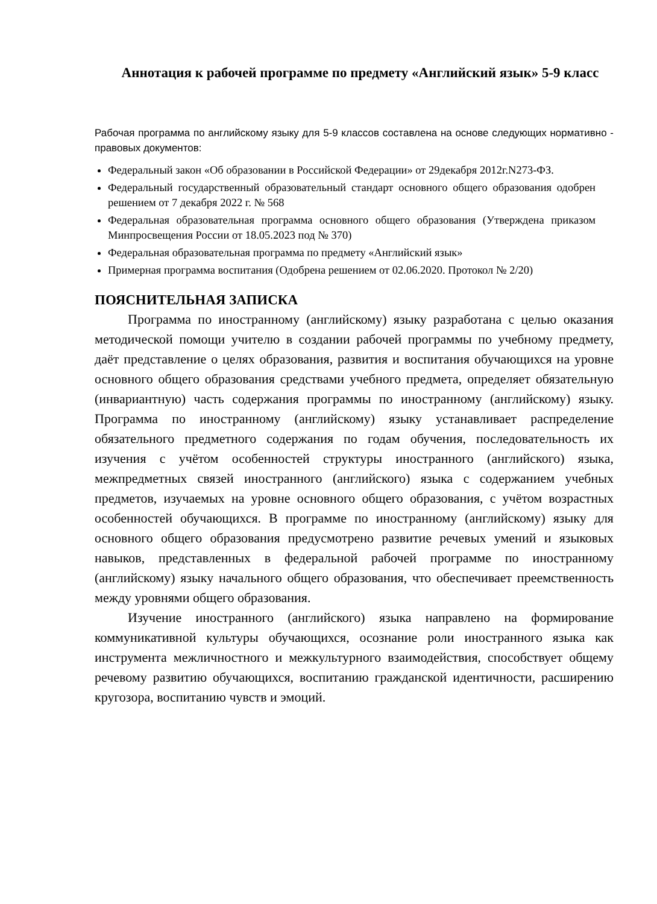Аннотация к рабочей программе по предмету «Английский язык» 5-9 класс
Рабочая программа по английскому языку для 5-9 классов составлена на основе следующих нормативно - правовых документов:
Федеральный закон «Об образовании в Российской Федерации» от 29декабря 2012г.N273-ФЗ.
Федеральный государственный образовательный стандарт основного общего образования одобрен решением от 7 декабря 2022 г. № 568
Федеральная образовательная программа основного общего образования (Утверждена приказом Минпросвещения России от 18.05.2023 под № 370)
Федеральная образовательная программа по предмету «Английский язык»
Примерная программа воспитания (Одобрена решением от 02.06.2020. Протокол № 2/20)
ПОЯСНИТЕЛЬНАЯ ЗАПИСКА
Программа по иностранному (английскому) языку разработана с целью оказания методической помощи учителю в создании рабочей программы по учебному предмету, даёт представление о целях образования, развития и воспитания обучающихся на уровне основного общего образования средствами учебного предмета, определяет обязательную (инвариантную) часть содержания программы по иностранному (английскому) языку. Программа по иностранному (английскому) языку устанавливает распределение обязательного предметного содержания по годам обучения, последовательность их изучения с учётом особенностей структуры иностранного (английского) языка, межпредметных связей иностранного (английского) языка с содержанием учебных предметов, изучаемых на уровне основного общего образования, с учётом возрастных особенностей обучающихся. В программе по иностранному (английскому) языку для основного общего образования предусмотрено развитие речевых умений и языковых навыков, представленных в федеральной рабочей программе по иностранному (английскому) языку начального общего образования, что обеспечивает преемственность между уровнями общего образования.
Изучение иностранного (английского) языка направлено на формирование коммуникативной культуры обучающихся, осознание роли иностранного языка как инструмента межличностного и межкультурного взаимодействия, способствует общему речевому развитию обучающихся, воспитанию гражданской идентичности, расширению кругозора, воспитанию чувств и эмоций.